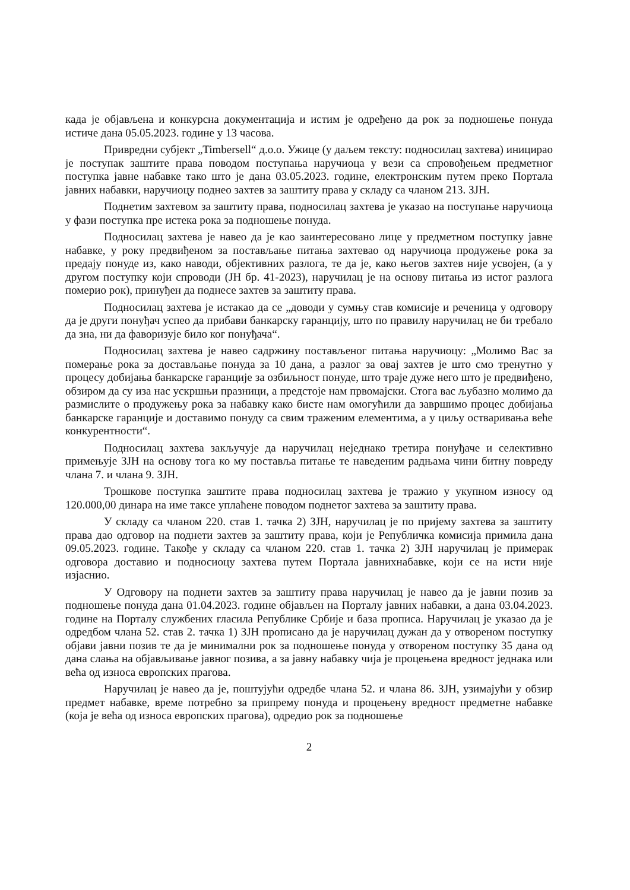када је објављена и конкурсна документација и истим је одређено да рок за подношење понуда истиче дана 05.05.2023. године у 13 часова.
Привредни субјект „Timbersell“ д.о.о. Ужице (у даљем тексту: подносилац захтева) иницирао је поступак заштите права поводом поступања наручиоца у вези са спровођењем предметног поступка јавне набавке тако што је дана 03.05.2023. године, електронским путем преко Портала јавних набавки, наручиоцу поднео захтев за заштиту права у складу са чланом 213. ЗЈН.
Поднетим захтевом за заштиту права, подносилац захтева је указао на поступање наручиоца у фази поступка пре истека рока за подношење понуда.
Подносилац захтева је навео да је као заинтересовано лице у предметном поступку јавне набавке, у року предвиђеном за постављање питања захтевао од наручиоца продужење рока за предају понуде из, како наводи, објективних разлога, те да је, како његов захтев није усвојен, (а у другом поступку који спроводи (ЈН бр. 41-2023), наручилац је на основу питања из истог разлога померио рок), принуђен да поднесе захтев за заштиту права.
Подносилац захтева је истакао да се „доводи у сумњу став комисије и реченица у одговору да је други понуђач успео да прибави банкарску гаранцију, што по правилу наручилац не би требало да зна, ни да фаворизује било ког понуђача“.
Подносилац захтева је навео садржину постављеног питања наручиоцу: „Молимо Вас за померање рока за достављање понуда за 10 дана, а разлог за овај захтев је што смо тренутно у процесу добијања банкарске гаранције за озбиљност понуде, што траје дуже него што је предвиђено, обзиром да су иза нас ускршњи празници, а предстоје нам првомајски. Стога вас љубазно молимо да размислите о продужењу рока за набавку како бисте нам омогућили да завршимо процес добијања банкарске гаранције и доставимо понуду са свим траженим елементима, а у циљу остваривања веће конкурентности“.
Подносилац захтева закључује да наручилац неједнако третира понуђаче и селективно примењује ЗЈН на основу тога ко му поставља питање те наведеним радњама чини битну повреду члана 7. и члана 9. ЗЈН.
Трошкове поступка заштите права подносилац захтева је тражио у укупном износу од 120.000,00 динара на име таксе уплаћене поводом поднетог захтева за заштиту права.
У складу са чланом 220. став 1. тачка 2) ЗЈН, наручилац је по пријему захтева за заштиту права дао одговор на поднети захтев за заштиту права, који је Републичка комисија примила дана 09.05.2023. године. Такође у складу са чланом 220. став 1. тачка 2) ЗЈН наручилац је примерак одговора доставио и подносиоцу захтева путем Портала јавнихнабавке, који се на исти није изјаснио.
У Одговору на поднети захтев за заштиту права наручилац је навео да је јавни позив за подношење понуда дана 01.04.2023. године објављен на Порталу јавних набавки, а дана 03.04.2023. године на Порталу службених гласила Републике Србије и база прописа. Наручилац је указао да је одредбом члана 52. став 2. тачка 1) ЗЈН прописано да је наручилац дужан да у отвореном поступку објави јавни позив те да је минимални рок за подношење понуда у отвореном поступку 35 дана од дана слања на објављивање јавног позива, а за јавну набавку чија је процењена вредност једнака или већа од износа европских прагова.
Наручилац је навео да је, поштујући одредбе члана 52. и члана 86. ЗЈН, узимајући у обзир предмет набавке, време потребно за припрему понуда и процењену вредност предметне набавке (која је већа од износа европских прагова), одредио рок за подношење
2